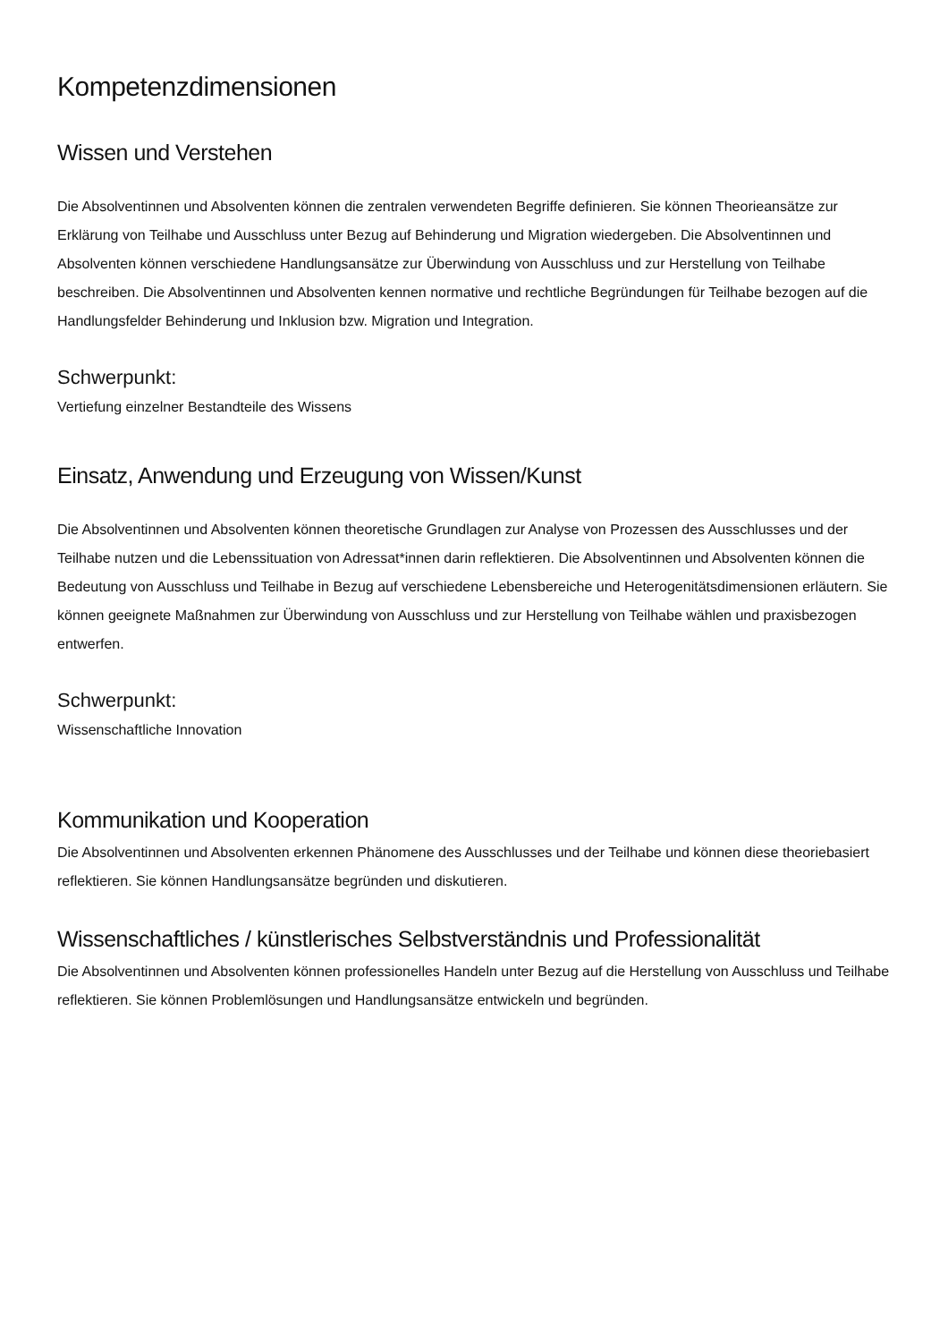Kompetenzdimensionen
Wissen und Verstehen
Die Absolventinnen und Absolventen können die zentralen verwendeten Begriffe definieren. Sie können Theorieansätze zur Erklärung von Teilhabe und Ausschluss unter Bezug auf Behinderung und Migration wiedergeben. Die Absolventinnen und Absolventen können verschiedene Handlungsansätze zur Überwindung von Ausschluss und zur Herstellung von Teilhabe beschreiben. Die Absolventinnen und Absolventen kennen normative und rechtliche Begründungen für Teilhabe bezogen auf die Handlungsfelder Behinderung und Inklusion bzw. Migration und Integration.
Schwerpunkt:
Vertiefung einzelner Bestandteile des Wissens
Einsatz, Anwendung und Erzeugung von Wissen/Kunst
Die Absolventinnen und Absolventen können theoretische Grundlagen zur Analyse von Prozessen des Ausschlusses und der Teilhabe nutzen und die Lebenssituation von Adressat*innen darin reflektieren. Die Absolventinnen und Absolventen können die Bedeutung von Ausschluss und Teilhabe in Bezug auf verschiedene Lebensbereiche und Heterogenitätsdimensionen erläutern. Sie können geeignete Maßnahmen zur Überwindung von Ausschluss und zur Herstellung von Teilhabe wählen und praxisbezogen entwerfen.
Schwerpunkt:
Wissenschaftliche Innovation
Kommunikation und Kooperation
Die Absolventinnen und Absolventen erkennen Phänomene des Ausschlusses und der Teilhabe und können diese theoriebasiert reflektieren. Sie können Handlungsansätze begründen und diskutieren.
Wissenschaftliches / künstlerisches Selbstverständnis und Professionalität
Die Absolventinnen und Absolventen können professionelles Handeln unter Bezug auf die Herstellung von Ausschluss und Teilhabe reflektieren. Sie können Problemlösungen und Handlungsansätze entwickeln und begründen.